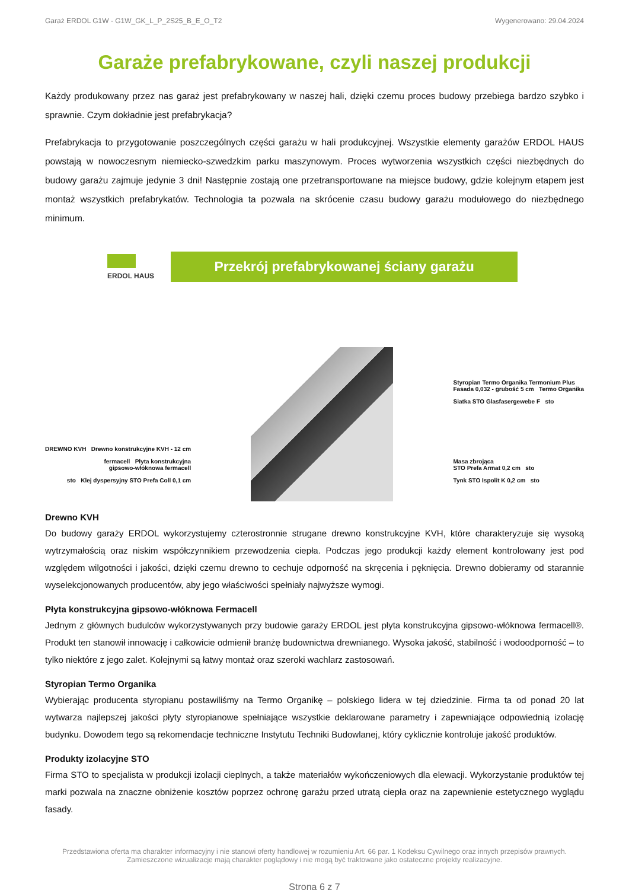Garaż ERDOL G1W - G1W_GK_L_P_2S25_B_E_O_T2 Wygenerowano: 29.04.2024
Garaże prefabrykowane, czyli naszej produkcji
Każdy produkowany przez nas garaż jest prefabrykowany w naszej hali, dzięki czemu proces budowy przebiega bardzo szybko i sprawnie. Czym dokładnie jest prefabrykacja?
Prefabrykacja to przygotowanie poszczególnych części garażu w hali produkcyjnej. Wszystkie elementy garażów ERDOL HAUS powstają w nowoczesnym niemiecko-szwedzkim parku maszynowym. Proces wytworzenia wszystkich części niezbędnych do budowy garażu zajmuje jedynie 3 dni! Następnie zostają one przetransportowane na miejsce budowy, gdzie kolejnym etapem jest montaż wszystkich prefabrykatów. Technologia ta pozwala na skrócenie czasu budowy garażu modułowego do niezbędnego minimum.
ERDOL HAUS
Przekrój prefabrykowanej ściany garażu
DREWNO KVH Drewno konstrukcyjne KVH - 12 cm
fermacell Płyta konstrukcyjna
gipsowo-włóknowa fermacell
sto Klej dyspersyjny STO Prefa Coll 0,1 cm
Styropian Termo Organika Termonium Plus
Fasada 0,032 - grubość 5 cm Termo Organika
Siatka STO Glasfasergewebe F sto
Masa zbrojąca
STO Prefa Armat 0,2 cm sto
Tynk STO Ispolit K 0,2 cm sto
Drewno KVH
Do budowy garaży ERDOL wykorzystujemy czterostronnie strugane drewno konstrukcyjne KVH, które charakteryzuje się wysoką wytrzymałością oraz niskim współczynnikiem przewodzenia ciepła. Podczas jego produkcji każdy element kontrolowany jest pod względem wilgotności i jakości, dzięki czemu drewno to cechuje odporność na skręcenia i pęknięcia. Drewno dobieramy od starannie wyselekcjonowanych producentów, aby jego właściwości spełniały najwyższe wymogi.
Płyta konstrukcyjna gipsowo-włóknowa Fermacell
Jednym z głównych budulców wykorzystywanych przy budowie garaży ERDOL jest płyta konstrukcyjna gipsowo-włóknowa fermacell®. Produkt ten stanowił innowację i całkowicie odmienił branżę budownictwa drewnianego. Wysoka jakość, stabilność i wodoodporność – to tylko niektóre z jego zalet. Kolejnymi są łatwy montaż oraz szeroki wachlarz zastosowań.
Styropian Termo Organika
Wybierając producenta styropianu postawiliśmy na Termo Organikę – polskiego lidera w tej dziedzinie. Firma ta od ponad 20 lat wytwarza najlepszej jakości płyty styropianowe spełniające wszystkie deklarowane parametry i zapewniające odpowiednią izolację budynku. Dowodem tego są rekomendacje techniczne Instytutu Techniki Budowlanej, który cyklicznie kontroluje jakość produktów.
Produkty izolacyjne STO
Firma STO to specjalista w produkcji izolacji cieplnych, a także materiałów wykończeniowych dla elewacji. Wykorzystanie produktów tej marki pozwala na znaczne obniżenie kosztów poprzez ochronę garażu przed utratą ciepła oraz na zapewnienie estetycznego wyglądu fasady.
Przedstawiona oferta ma charakter informacyjny i nie stanowi oferty handlowej w rozumieniu Art. 66 par. 1 Kodeksu Cywilnego oraz innych przepisów prawnych. Zamieszczone wizualizacje mają charakter poglądowy i nie mogą być traktowane jako ostateczne projekty realizacyjne.
Strona 6 z 7